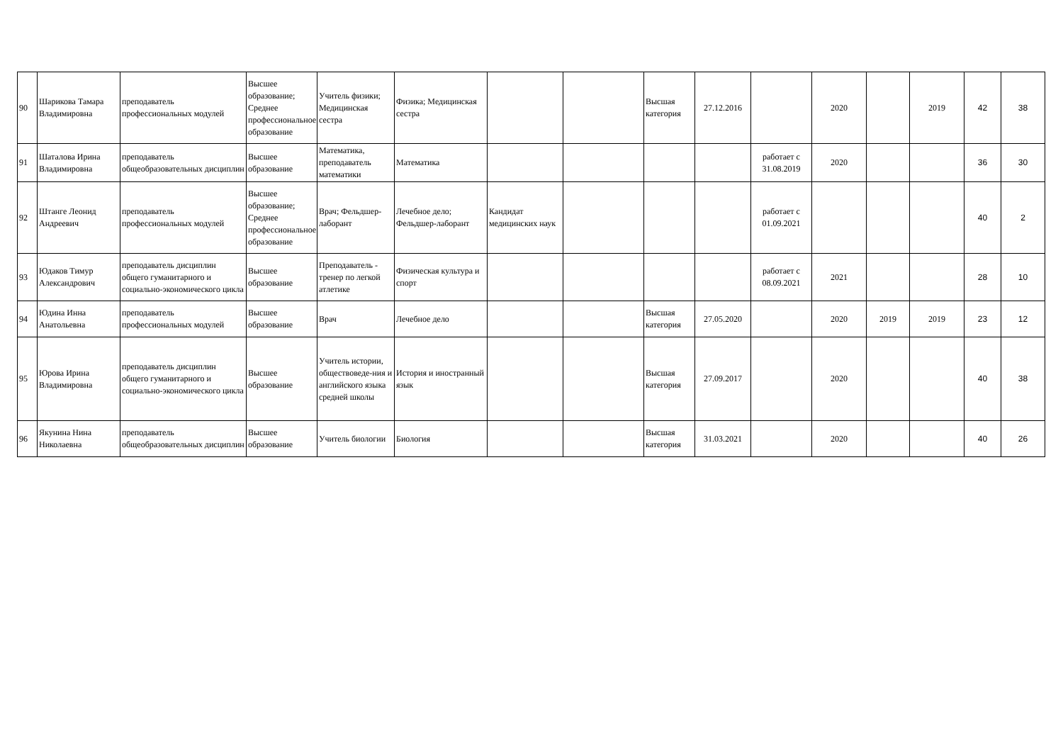| 90 | Шарикова Тамара Владимировна | преподаватель профессиональных модулей | Высшее образование; Среднее профессиональное образование | Учитель физики; Медицинская сестра | Физика; Медицинская сестра | | | Высшая категория | 27.12.2016 | | 2020 | | 2019 | 42 | 38 |
| 91 | Шаталова Ирина Владимировна | преподаватель общеобразовательных дисциплин | Высшее образование | Математика, преподаватель математики | Математика | | | | | работает с 31.08.2019 | 2020 | | | 36 | 30 |
| 92 | Штанге Леонид Андреевич | преподаватель профессиональных модулей | Высшее образование; Среднее профессиональное образование | Врач; Фельдшер-лаборант | Лечебное дело; Фельдшер-лаборант | Кандидат медицинских наук | | | | работает с 01.09.2021 | | | | 40 | 2 |
| 93 | Юдаков Тимур Александрович | преподаватель дисциплин общего гуманитарного и социально-экономического цикла | Высшее образование | Преподаватель - тренер по легкой атлетике | Физическая культура и спорт | | | | | работает с 08.09.2021 | 2021 | | | 28 | 10 |
| 94 | Юдина Инна Анатольевна | преподаватель профессиональных модулей | Высшее образование | Врач | Лечебное дело | | | Высшая категория | 27.05.2020 | | 2020 | 2019 | 2019 | 23 | 12 |
| 95 | Юрова Ирина Владимировна | преподаватель дисциплин общего гуманитарного и социально-экономического цикла | Высшее образование | Учитель истории, обществоведе-ния и английского языка средней школы | История и иностранный язык | | | Высшая категория | 27.09.2017 | | 2020 | | | 40 | 38 |
| 96 | Якунина Нина Николаевна | преподаватель общеобразовательных дисциплин | Высшее образование | Учитель биологии | Биология | | | Высшая категория | 31.03.2021 | | 2020 | | | 40 | 26 |